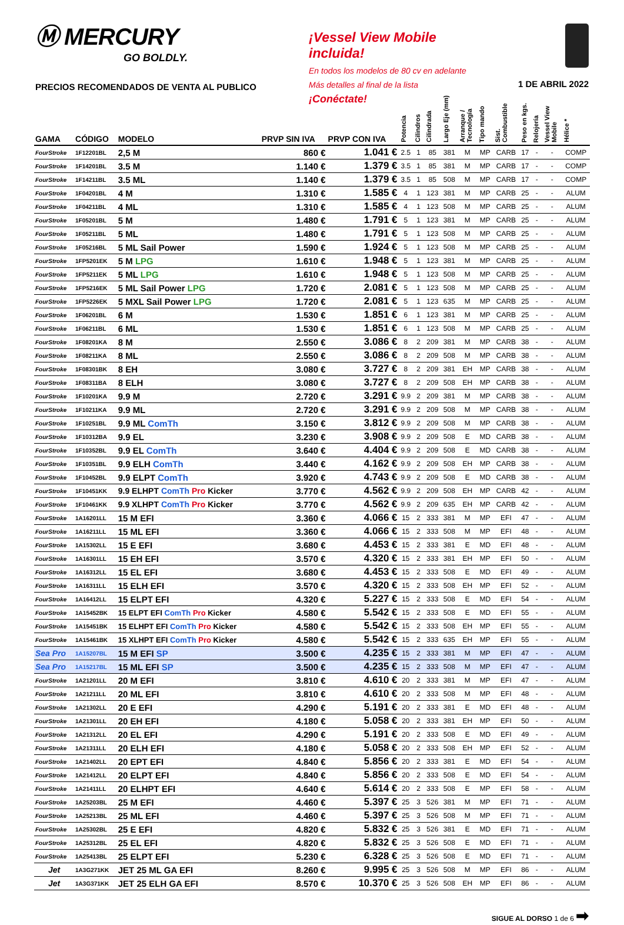Ⓜ MERCURY
GO BOLDLY.
PRECIOS RECOMENDADOS DE VENTA AL PUBLICO
¡Vessel View Mobile incluida!
En todos los modelos de 80 cv en adelante
Más detalles al final de la lista
¡Conéctate!
1 DE ABRIL 2022
| GAMA | CÓDIGO | MODELO | PRVP SIN IVA | PRVP CON IVA | Potencia | Cilindros | Cilindrada | Largo Eje (mm) | Arranque / Tecnología | Tipo mando | Sist. Combustible | Peso en kgs. | Relojería | Vessel View Mobile | Hélice * |
| --- | --- | --- | --- | --- | --- | --- | --- | --- | --- | --- | --- | --- | --- | --- | --- |
| FourStroke | 1F12201BL | 2,5 M | 860 € | 1.041 € | 2.5 | 1 | 85 | 381 | M | MP | CARB | 17 | - | - | COMP |
| FourStroke | 1F14201BL | 3.5 M | 1.140 € | 1.379 € | 3.5 | 1 | 85 | 381 | M | MP | CARB | 17 | - | - | COMP |
| FourStroke | 1F14211BL | 3.5 ML | 1.140 € | 1.379 € | 3.5 | 1 | 85 | 508 | M | MP | CARB | 17 | - | - | COMP |
| FourStroke | 1F04201BL | 4 M | 1.310 € | 1.585 € | 4 | 1 | 123 | 381 | M | MP | CARB | 25 | - | - | ALUM |
| FourStroke | 1F04211BL | 4 ML | 1.310 € | 1.585 € | 4 | 1 | 123 | 508 | M | MP | CARB | 25 | - | - | ALUM |
| FourStroke | 1F05201BL | 5 M | 1.480 € | 1.791 € | 5 | 1 | 123 | 381 | M | MP | CARB | 25 | - | - | ALUM |
| FourStroke | 1F05211BL | 5 ML | 1.480 € | 1.791 € | 5 | 1 | 123 | 508 | M | MP | CARB | 25 | - | - | ALUM |
| FourStroke | 1F05216BL | 5 ML Sail Power | 1.590 € | 1.924 € | 5 | 1 | 123 | 508 | M | MP | CARB | 25 | - | - | ALUM |
| FourStroke | 1FP5201EK | 5 M LPG | 1.610 € | 1.948 € | 5 | 1 | 123 | 381 | M | MP | CARB | 25 | - | - | ALUM |
| FourStroke | 1FP5211EK | 5 ML LPG | 1.610 € | 1.948 € | 5 | 1 | 123 | 508 | M | MP | CARB | 25 | - | - | ALUM |
| FourStroke | 1FP5216EK | 5 ML Sail Power LPG | 1.720 € | 2.081 € | 5 | 1 | 123 | 508 | M | MP | CARB | 25 | - | - | ALUM |
| FourStroke | 1FP5226EK | 5 MXL Sail Power LPG | 1.720 € | 2.081 € | 5 | 1 | 123 | 635 | M | MP | CARB | 25 | - | - | ALUM |
| FourStroke | 1F06201BL | 6 M | 1.530 € | 1.851 € | 6 | 1 | 123 | 381 | M | MP | CARB | 25 | - | - | ALUM |
| FourStroke | 1F06211BL | 6 ML | 1.530 € | 1.851 € | 6 | 1 | 123 | 508 | M | MP | CARB | 25 | - | - | ALUM |
| FourStroke | 1F08201KA | 8 M | 2.550 € | 3.086 € | 8 | 2 | 209 | 381 | M | MP | CARB | 38 | - | - | ALUM |
| FourStroke | 1F08211KA | 8 ML | 2.550 € | 3.086 € | 8 | 2 | 209 | 508 | M | MP | CARB | 38 | - | - | ALUM |
| FourStroke | 1F08301BK | 8 EH | 3.080 € | 3.727 € | 8 | 2 | 209 | 381 | EH | MP | CARB | 38 | - | - | ALUM |
| FourStroke | 1F08311BA | 8 ELH | 3.080 € | 3.727 € | 8 | 2 | 209 | 508 | EH | MP | CARB | 38 | - | - | ALUM |
| FourStroke | 1F10201KA | 9.9 M | 2.720 € | 3.291 € | 9.9 | 2 | 209 | 381 | M | MP | CARB | 38 | - | - | ALUM |
| FourStroke | 1F10211KA | 9.9 ML | 2.720 € | 3.291 € | 9.9 | 2 | 209 | 508 | M | MP | CARB | 38 | - | - | ALUM |
| FourStroke | 1F10251BL | 9.9 ML ComTh | 3.150 € | 3.812 € | 9.9 | 2 | 209 | 508 | M | MP | CARB | 38 | - | - | ALUM |
| FourStroke | 1F10312BA | 9.9 EL | 3.230 € | 3.908 € | 9.9 | 2 | 209 | 508 | E | MD | CARB | 38 | - | - | ALUM |
| FourStroke | 1F10352BL | 9.9 EL ComTh | 3.640 € | 4.404 € | 9.9 | 2 | 209 | 508 | E | MD | CARB | 38 | - | - | ALUM |
| FourStroke | 1F10351BL | 9.9 ELH ComTh | 3.440 € | 4.162 € | 9.9 | 2 | 209 | 508 | EH | MP | CARB | 38 | - | - | ALUM |
| FourStroke | 1F10452BL | 9.9 ELPT ComTh | 3.920 € | 4.743 € | 9.9 | 2 | 209 | 508 | E | MD | CARB | 38 | - | - | ALUM |
| FourStroke | 1F10451KK | 9.9 ELHPT ComTh Pro Kicker | 3.770 € | 4.562 € | 9.9 | 2 | 209 | 508 | EH | MP | CARB | 42 | - | - | ALUM |
| FourStroke | 1F10461KK | 9.9 XLHPT ComTh Pro Kicker | 3.770 € | 4.562 € | 9.9 | 2 | 209 | 635 | EH | MP | CARB | 42 | - | - | ALUM |
| FourStroke | 1A16201LL | 15 M EFI | 3.360 € | 4.066 € | 15 | 2 | 333 | 381 | M | MP | EFI | 47 | - | - | ALUM |
| FourStroke | 1A16211LL | 15 ML EFI | 3.360 € | 4.066 € | 15 | 2 | 333 | 508 | M | MP | EFI | 48 | - | - | ALUM |
| FourStroke | 1A15302LL | 15 E EFI | 3.680 € | 4.453 € | 15 | 2 | 333 | 381 | E | MD | EFI | 48 | - | - | ALUM |
| FourStroke | 1A16301LL | 15 EH EFI | 3.570 € | 4.320 € | 15 | 2 | 333 | 381 | EH | MP | EFI | 50 | - | - | ALUM |
| FourStroke | 1A16312LL | 15 EL EFI | 3.680 € | 4.453 € | 15 | 2 | 333 | 508 | E | MD | EFI | 49 | - | - | ALUM |
| FourStroke | 1A16311LL | 15 ELH EFI | 3.570 € | 4.320 € | 15 | 2 | 333 | 508 | EH | MP | EFI | 52 | - | - | ALUM |
| FourStroke | 1A16412LL | 15 ELPT EFI | 4.320 € | 5.227 € | 15 | 2 | 333 | 508 | E | MD | EFI | 54 | - | - | ALUM |
| FourStroke | 1A15452BK | 15 ELPT EFI ComTh Pro Kicker | 4.580 € | 5.542 € | 15 | 2 | 333 | 508 | E | MD | EFI | 55 | - | - | ALUM |
| FourStroke | 1A15451BK | 15 ELHPT EFI ComTh Pro Kicker | 4.580 € | 5.542 € | 15 | 2 | 333 | 508 | EH | MP | EFI | 55 | - | - | ALUM |
| FourStroke | 1A15461BK | 15 XLHPT EFI ComTh Pro Kicker | 4.580 € | 5.542 € | 15 | 2 | 333 | 635 | EH | MP | EFI | 55 | - | - | ALUM |
| Sea Pro | 1A15207BL | 15 M EFI SP | 3.500 € | 4.235 € | 15 | 2 | 333 | 381 | M | MP | EFI | 47 | - | - | ALUM |
| Sea Pro | 1A15217BL | 15 ML EFI SP | 3.500 € | 4.235 € | 15 | 2 | 333 | 508 | M | MP | EFI | 47 | - | - | ALUM |
| FourStroke | 1A21201LL | 20 M EFI | 3.810 € | 4.610 € | 20 | 2 | 333 | 381 | M | MP | EFI | 47 | - | - | ALUM |
| FourStroke | 1A21211LL | 20 ML EFI | 3.810 € | 4.610 € | 20 | 2 | 333 | 508 | M | MP | EFI | 48 | - | - | ALUM |
| FourStroke | 1A21302LL | 20 E EFI | 4.290 € | 5.191 € | 20 | 2 | 333 | 381 | E | MD | EFI | 48 | - | - | ALUM |
| FourStroke | 1A21301LL | 20 EH EFI | 4.180 € | 5.058 € | 20 | 2 | 333 | 381 | EH | MP | EFI | 50 | - | - | ALUM |
| FourStroke | 1A21312LL | 20 EL EFI | 4.290 € | 5.191 € | 20 | 2 | 333 | 508 | E | MD | EFI | 49 | - | - | ALUM |
| FourStroke | 1A21311LL | 20 ELH EFI | 4.180 € | 5.058 € | 20 | 2 | 333 | 508 | EH | MP | EFI | 52 | - | - | ALUM |
| FourStroke | 1A21402LL | 20 EPT EFI | 4.840 € | 5.856 € | 20 | 2 | 333 | 381 | E | MD | EFI | 54 | - | - | ALUM |
| FourStroke | 1A21412LL | 20 ELPT EFI | 4.840 € | 5.856 € | 20 | 2 | 333 | 508 | E | MD | EFI | 54 | - | - | ALUM |
| FourStroke | 1A21411LL | 20 ELHPT EFI | 4.640 € | 5.614 € | 20 | 2 | 333 | 508 | E | MP | EFI | 58 | - | - | ALUM |
| FourStroke | 1A25203BL | 25 M EFI | 4.460 € | 5.397 € | 25 | 3 | 526 | 381 | M | MP | EFI | 71 | - | - | ALUM |
| FourStroke | 1A25213BL | 25 ML EFI | 4.460 € | 5.397 € | 25 | 3 | 526 | 508 | M | MP | EFI | 71 | - | - | ALUM |
| FourStroke | 1A25302BL | 25 E EFI | 4.820 € | 5.832 € | 25 | 3 | 526 | 381 | E | MD | EFI | 71 | - | - | ALUM |
| FourStroke | 1A25312BL | 25 EL EFI | 4.820 € | 5.832 € | 25 | 3 | 526 | 508 | E | MD | EFI | 71 | - | - | ALUM |
| FourStroke | 1A25413BL | 25 ELPT EFI | 5.230 € | 6.328 € | 25 | 3 | 526 | 508 | E | MD | EFI | 71 | - | - | ALUM |
| Jet | 1A3G271KK | JET 25 ML GA EFI | 8.260 € | 9.995 € | 25 | 3 | 526 | 508 | M | MP | EFI | 86 | - | - | ALUM |
| Jet | 1A3G371KK | JET 25 ELH GA EFI | 8.570 € | 10.370 € | 25 | 3 | 526 | 508 | EH | MP | EFI | 86 | - | - | ALUM |
SIGUE AL DORSO 1 de 6 ➡